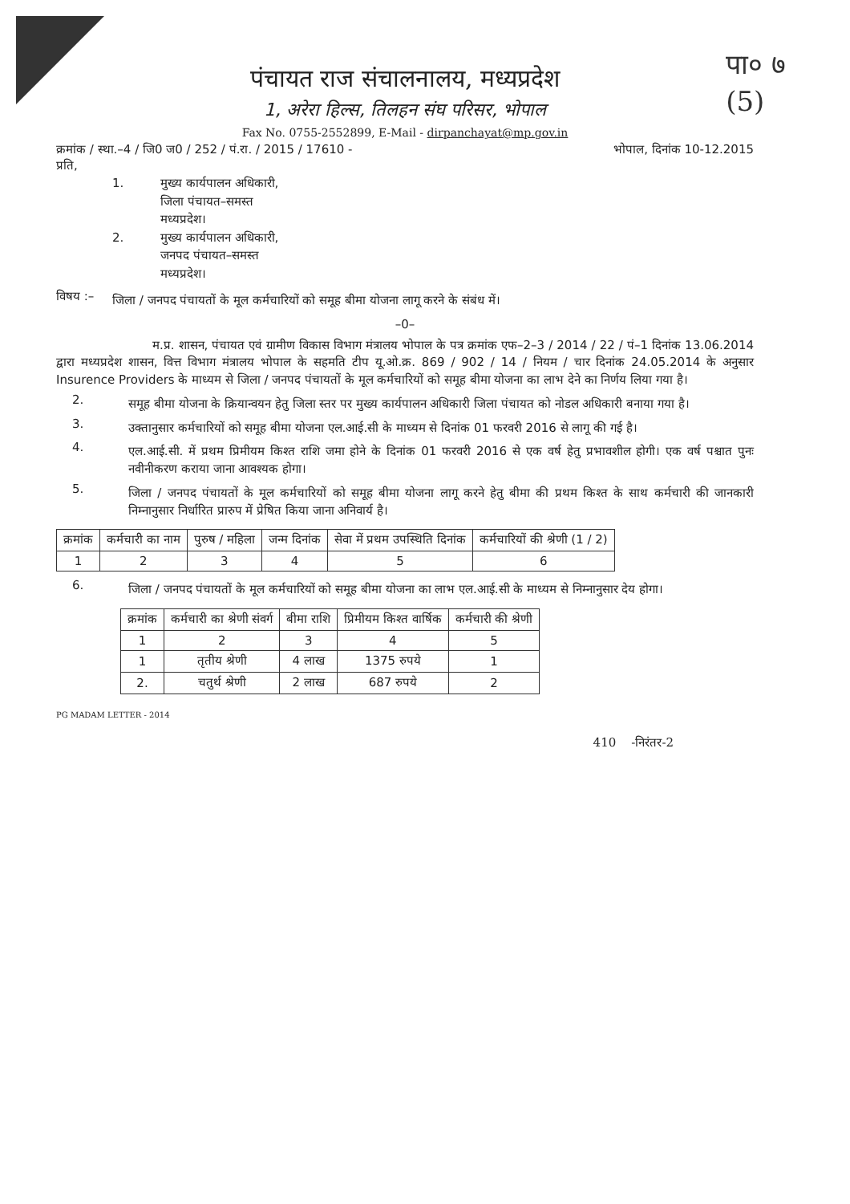पा० ७
(5)
पंचायत राज संचालनालय, मध्यप्रदेश
1, अरेरा हिल्स, तिलहन संघ परिसर, भोपाल
Fax No. 0755-2552899, E-Mail - dirpanchayat@mp.gov.in
क्रमांक / स्था.–4 / जि0 ज0 / 252 / पं.रा. / 2015 / 17610 - भोपाल, दिनांक 10-12.2015
प्रति,
1. मुख्य कार्यपालन अधिकारी,
जिला पंचायत–समस्त
मध्यप्रदेश।
2. मुख्य कार्यपालन अधिकारी,
जनपद पंचायत–समस्त
मध्यप्रदेश।
विषय :–
जिला / जनपद पंचायतों के मूल कर्मचारियों को समूह बीमा योजना लागू करने के संबंध में।
–0–
म.प्र. शासन, पंचायत एवं ग्रामीण विकास विभाग मंत्रालय भोपाल के पत्र क्रमांक एफ–2–3 / 2014 / 22 / पं–1 दिनांक 13.06.2014 द्वारा मध्यप्रदेश शासन, वित्त विभाग मंत्रालय भोपाल के सहमति टीप यू.ओ.क्र. 869 / 902 / 14 / नियम / चार दिनांक 24.05.2014 के अनुसार Insurence Providers के माध्यम से जिला / जनपद पंचायतों के मूल कर्मचारियों को समूह बीमा योजना का लाभ देने का निर्णय लिया गया है।
2.
समूह बीमा योजना के क्रियान्वयन हेतु जिला स्तर पर मुख्य कार्यपालन अधिकारी जिला पंचायत को नोडल अधिकारी बनाया गया है।
3.
उक्तानुसार कर्मचारियों को समूह बीमा योजना एल.आई.सी के माध्यम से दिनांक 01 फरवरी 2016 से लागू की गई है।
4.
एल.आई.सी. में प्रथम प्रिमीयम किश्त राशि जमा होने के दिनांक 01 फरवरी 2016 से एक वर्ष हेतु प्रभावशील होगी। एक वर्ष पश्चात पुनः नवीनीकरण कराया जाना आवश्यक होगा।
5.
जिला / जनपद पंचायतों के मूल कर्मचारियों को समूह बीमा योजना लागू करने हेतु बीमा की प्रथम किश्त के साथ कर्मचारी की जानकारी निम्नानुसार निर्धारित प्रारुप में प्रेषित किया जाना अनिवार्य है।
| क्रमांक | कर्मचारी का नाम | पुरुष / महिला | जन्म दिनांक | सेवा में प्रथम उपस्थिति दिनांक | कर्मचारियों की श्रेणी (1 / 2) |
| --- | --- | --- | --- | --- | --- |
| 1 | 2 | 3 | 4 | 5 | 6 |
6.
जिला / जनपद पंचायतों के मूल कर्मचारियों को समूह बीमा योजना का लाभ एल.आई.सी के माध्यम से निम्नानुसार देय होगा।
| क्रमांक | कर्मचारी का श्रेणी संवर्ग | बीमा राशि | प्रिमीयम किश्त वार्षिक | कर्मचारी की श्रेणी |
| --- | --- | --- | --- | --- |
| 1 | 2 | 3 | 4 | 5 |
| 1 | तृतीय श्रेणी | 4 लाख | 1375 रुपये | 1 |
| 2. | चतुर्थ श्रेणी | 2 लाख | 687 रुपये | 2 |
PG MADAM LETTER - 2014
410 -निरंतर-2